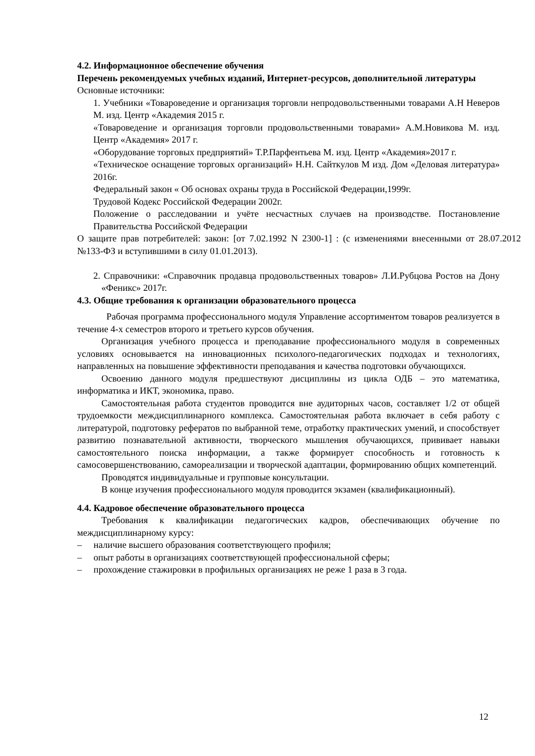4.2. Информационное обеспечение обучения
Перечень рекомендуемых учебных изданий, Интернет-ресурсов, дополнительной литературы
Основные источники:
1. Учебники «Товароведение и организация торговли непродовольственными товарами А.Н Неверов М. изд. Центр «Академия 2015 г.
«Товароведение и организация торговли продовольственными товарами» А.М.Новикова М. изд. Центр «Академия» 2017 г.
«Оборудование торговых предприятий» Т.Р.Парфентьева М. изд. Центр «Академия»2017 г.
«Техническое оснащение торговых организаций» Н.Н. Сайткулов М изд. Дом «Деловая литература» 2016г.
Федеральный закон « Об основах охраны труда в Российской Федерации,1999г.
Трудовой Кодекс Российской Федерации 2002г.
Положение о расследовании и учёте несчастных случаев на производстве. Постановление Правительства Российской Федерации
О защите прав потребителей: закон: [от 7.02.1992 N 2300-1] : (с изменениями внесенными от 28.07.2012 №133-ФЗ и вступившими в силу 01.01.2013).
2. Справочники: «Справочник продавца продовольственных товаров» Л.И.Рубцова Ростов на Дону «Феникс» 2017г.
4.3. Общие требования к организации образовательного процесса
Рабочая программа профессионального модуля Управление ассортиментом товаров реализуется в течение 4-х семестров второго и третьего курсов обучения.
Организация учебного процесса и преподавание профессионального модуля в современных условиях основывается на инновационных психолого-педагогических подходах и технологиях, направленных на повышение эффективности преподавания и качества подготовки обучающихся.
Освоению данного модуля предшествуют дисциплины из цикла ОДБ – это математика, информатика и ИКТ, экономика, право.
Самостоятельная работа студентов проводится вне аудиторных часов, составляет 1/2 от общей трудоемкости междисциплинарного комплекса. Самостоятельная работа включает в себя работу с литературой, подготовку рефератов по выбранной теме, отработку практических умений, и способствует развитию познавательной активности, творческого мышления обучающихся, прививает навыки самостоятельного поиска информации, а также формирует способность и готовность к самосовершенствованию, самореализации и творческой адаптации, формированию общих компетенций.
Проводятся индивидуальные и групповые консультации.
В конце изучения профессионального модуля проводится экзамен (квалификационный).
4.4. Кадровое обеспечение образовательного процесса
Требования к квалификации педагогических кадров, обеспечивающих обучение по междисциплинарному курсу:
– наличие высшего образования соответствующего профиля;
– опыт работы в организациях соответствующей профессиональной сферы;
– прохождение стажировки в профильных организациях не реже 1 раза в 3 года.
12